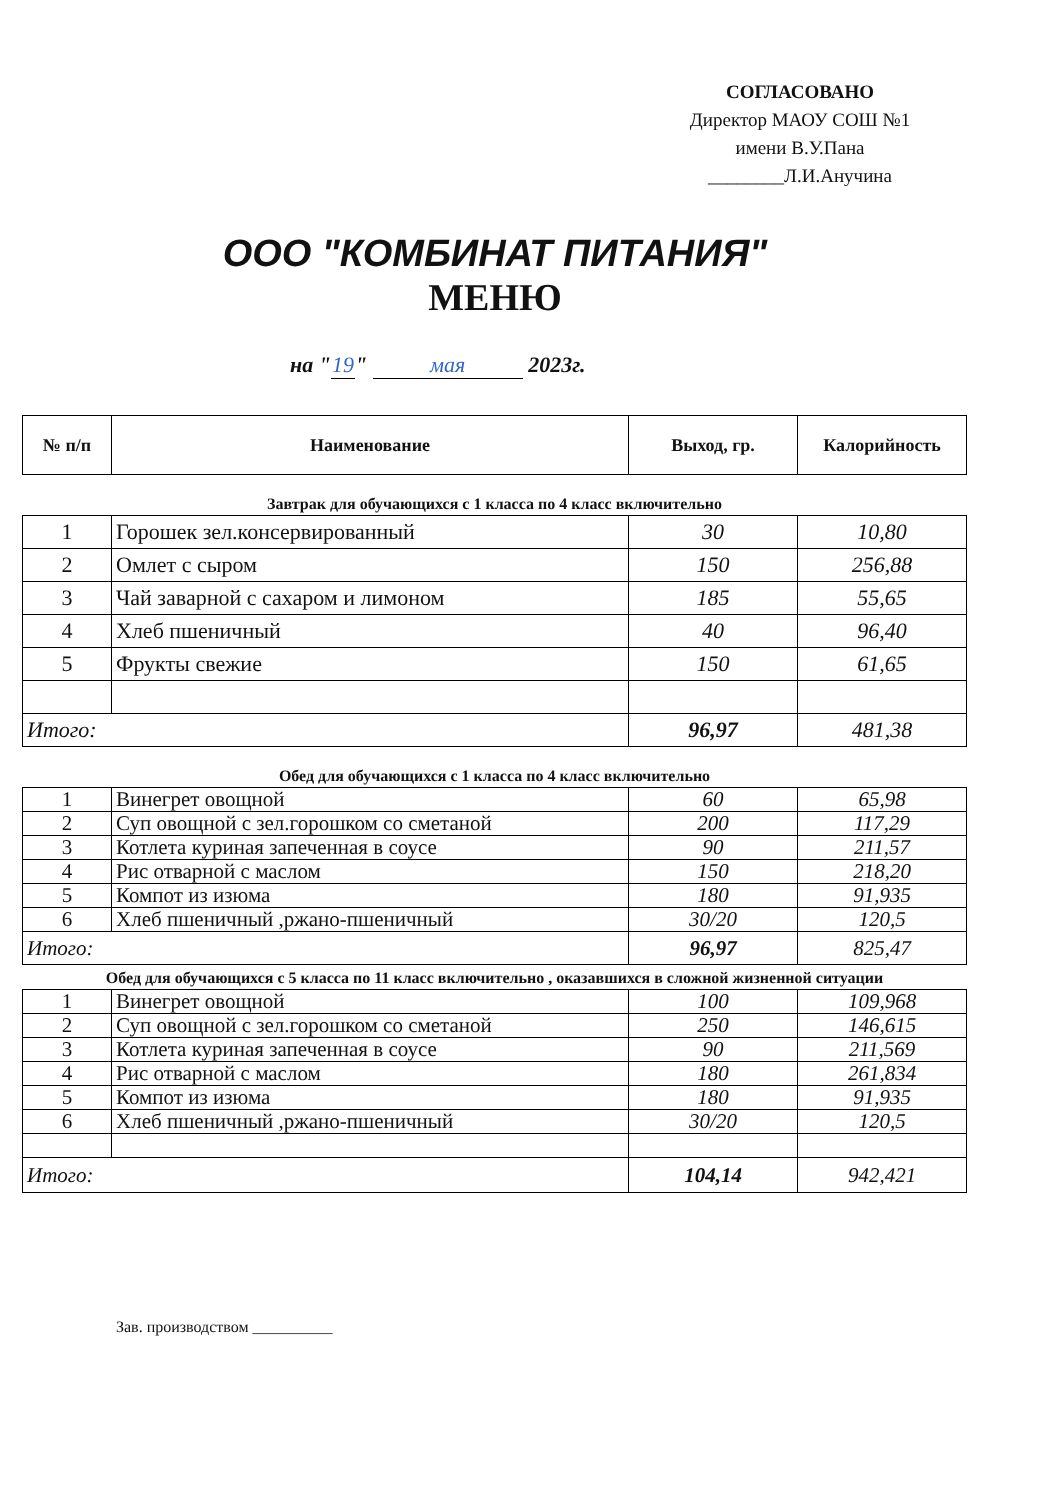СОГЛАСОВАНО
Директор МАОУ СОШ №1
имени В.У.Пана
________Л.И.Анучина
ООО "КОМБИНАТ ПИТАНИЯ"
МЕНЮ
на " 19 " мая 2023г.
| № п/п | Наименование | Выход, гр. | Калорийность |
| --- | --- | --- | --- |
Завтрак для обучающихся с 1 класса по 4 класс включительно
| 1 | Горошек зел.консервированный | 30 | 10,80 |
| 2 | Омлет с сыром | 150 | 256,88 |
| 3 | Чай заварной с сахаром и лимоном | 185 | 55,65 |
| 4 | Хлеб пшеничный | 40 | 96,40 |
| 5 | Фрукты свежие | 150 | 61,65 |
| Итого: | | 96,97 | 481,38 |
Обед для обучающихся с 1 класса по 4 класс включительно
| 1 | Винегрет овощной | 60 | 65,98 |
| 2 | Суп овощной с зел.горошком со сметаной | 200 | 117,29 |
| 3 | Котлета куриная запеченная в соусе | 90 | 211,57 |
| 4 | Рис отварной с маслом | 150 | 218,20 |
| 5 | Компот из изюма | 180 | 91,935 |
| 6 | Хлеб пшеничный ,ржано-пшеничный | 30/20 | 120,5 |
| Итого: | | 96,97 | 825,47 |
Обед для обучающихся с 5 класса по 11 класс включительно , оказавшихся в сложной жизненной ситуации
| 1 | Винегрет овощной | 100 | 109,968 |
| 2 | Суп овощной с зел.горошком со сметаной | 250 | 146,615 |
| 3 | Котлета куриная запеченная в соусе | 90 | 211,569 |
| 4 | Рис отварной с маслом | 180 | 261,834 |
| 5 | Компот из изюма | 180 | 91,935 |
| 6 | Хлеб пшеничный ,ржано-пшеничный | 30/20 | 120,5 |
| Итого: | | 104,14 | 942,421 |
Зав. производством __________